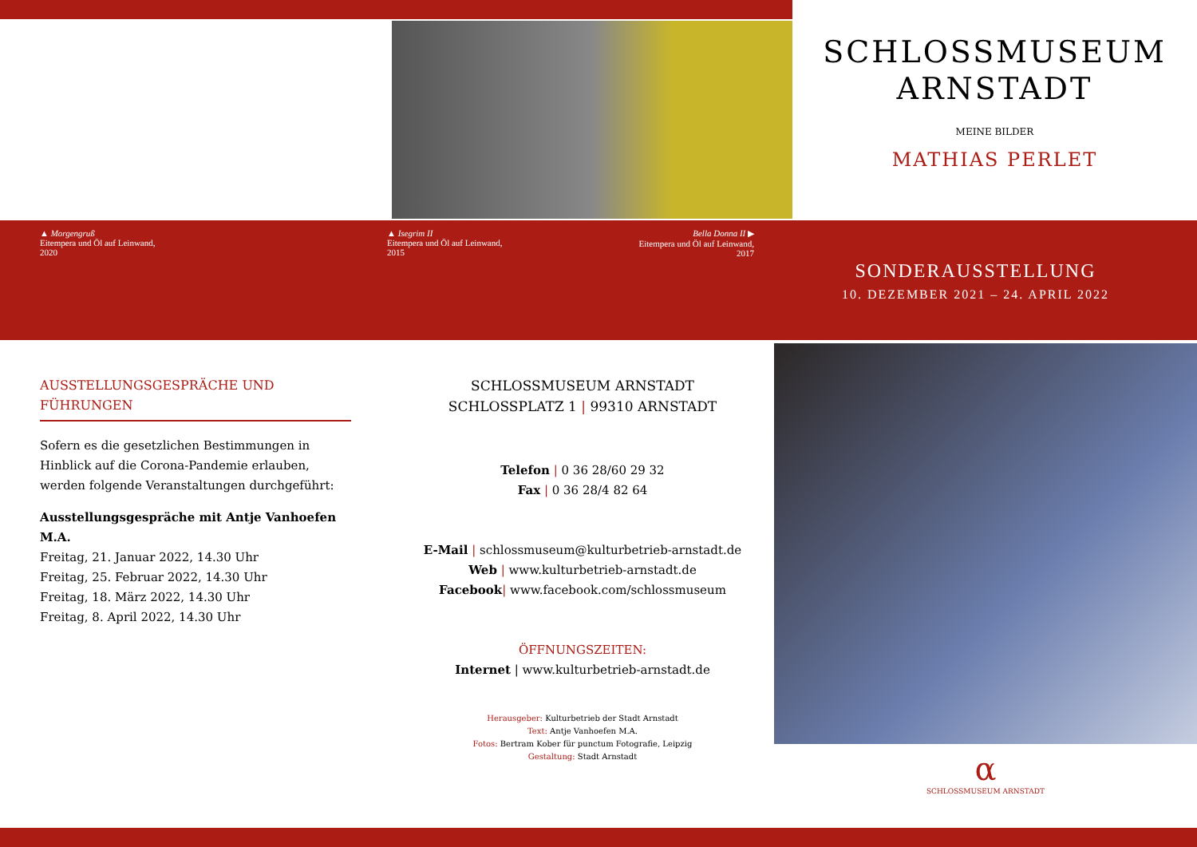SCHLOSSMUSEUM
ARNSTADT
MEINE BILDER
MATHIAS PERLET
▲ Morgengruß
Eitempera und Öl auf Leinwand,
2020
▲ Isegrim II
Eitempera und Öl auf Leinwand,
2015
Bella Donna II ▶
Eitempera und Öl auf Leinwand,
2017
SONDERAUSSTELLUNG
10. DEZEMBER 2021 – 24. APRIL 2022
AUSSTELLUNGSGESPRÄCHE UND FÜHRUNGEN
Sofern es die gesetzlichen Bestimmungen in Hinblick auf die Corona-Pandemie erlauben, werden folgende Veranstaltungen durchgeführt:
Ausstellungsgespräche mit Antje Vanhoefen M.A.
Freitag, 21. Januar 2022, 14.30 Uhr
Freitag, 25. Februar 2022, 14.30 Uhr
Freitag, 18. März 2022, 14.30 Uhr
Freitag, 8. April 2022, 14.30 Uhr
SCHLOSSMUSEUM ARNSTADT
SCHLOSSPLATZ 1 | 99310 ARNSTADT
Telefon | 0 36 28/60 29 32
Fax | 0 36 28/4 82 64
E-Mail | schlossmuseum@kulturbetrieb-arnstadt.de
Web | www.kulturbetrieb-arnstadt.de
Facebook| www.facebook.com/schlossmuseum
ÖFFNUNGSZEITEN:
Internet | www.kulturbetrieb-arnstadt.de
Herausgeber: Kulturbetrieb der Stadt Arnstadt
Text: Antje Vanhoefen M.A.
Fotos: Bertram Kober für punctum Fotografie, Leipzig
Gestaltung: Stadt Arnstadt
α
SCHLOSSMUSEUM ARNSTADT